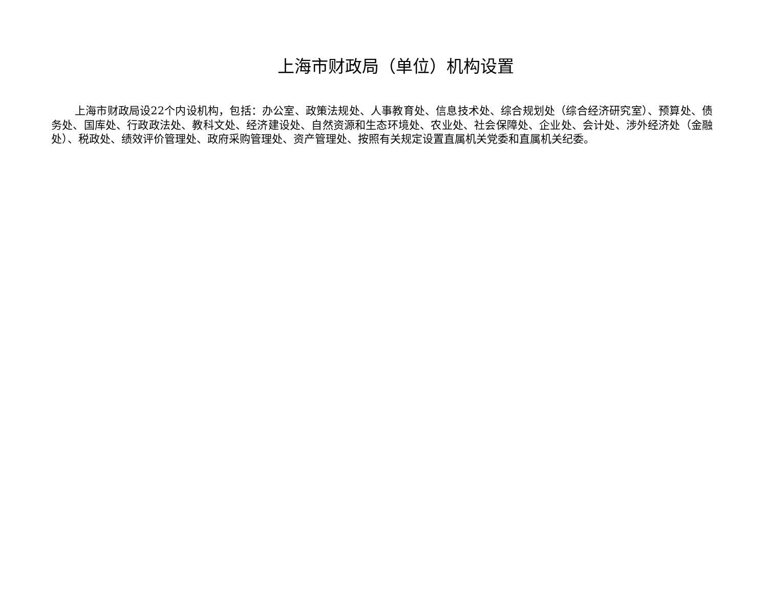上海市财政局（单位）机构设置
上海市财政局设22个内设机构，包括：办公室、政策法规处、人事教育处、信息技术处、综合规划处（综合经济研究室）、预算处、债务处、国库处、行政政法处、教科文处、经济建设处、自然资源和生态环境处、农业处、社会保障处、企业处、会计处、涉外经济处（金融处）、税政处、绩效评价管理处、政府采购管理处、资产管理处、按照有关规定设置直属机关党委和直属机关纪委。